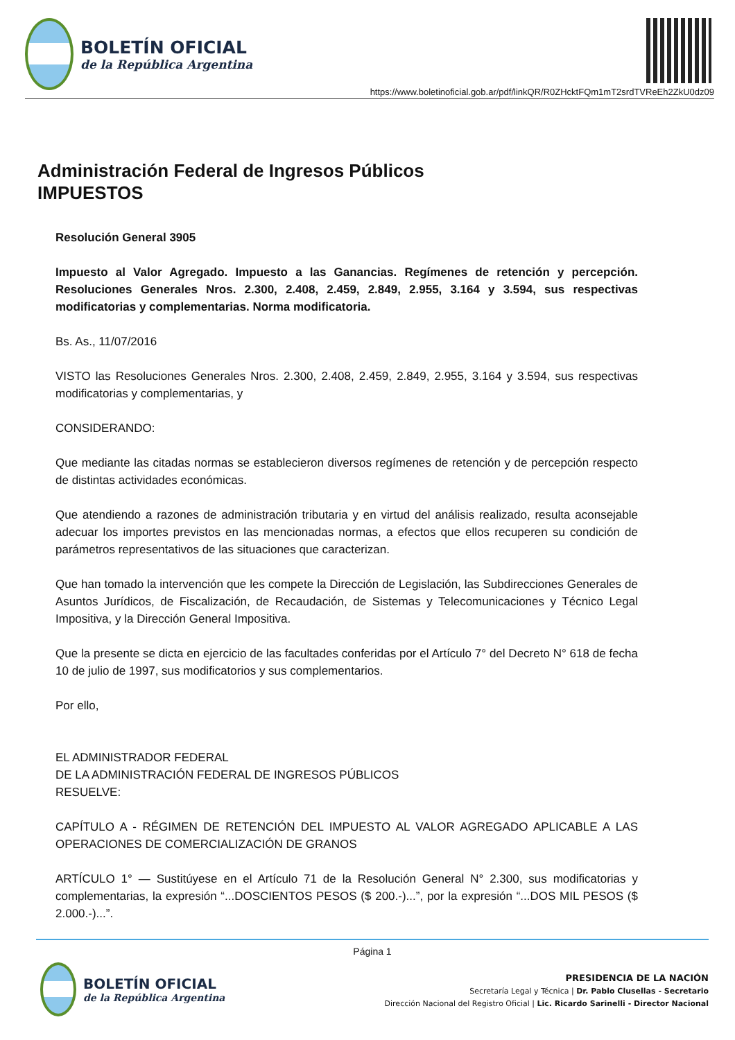BOLETÍN OFICIAL
de la República Argentina
https://www.boletinoficial.gob.ar/pdf/linkQR/R0ZHcktFQm1mT2srdTVReEh2ZkU0dz09
Administración Federal de Ingresos Públicos
IMPUESTOS
Resolución General 3905
Impuesto al Valor Agregado. Impuesto a las Ganancias. Regímenes de retención y percepción. Resoluciones Generales Nros. 2.300, 2.408, 2.459, 2.849, 2.955, 3.164 y 3.594, sus respectivas modificatorias y complementarias. Norma modificatoria.
Bs. As., 11/07/2016
VISTO las Resoluciones Generales Nros. 2.300, 2.408, 2.459, 2.849, 2.955, 3.164 y 3.594, sus respectivas modificatorias y complementarias, y
CONSIDERANDO:
Que mediante las citadas normas se establecieron diversos regímenes de retención y de percepción respecto de distintas actividades económicas.
Que atendiendo a razones de administración tributaria y en virtud del análisis realizado, resulta aconsejable adecuar los importes previstos en las mencionadas normas, a efectos que ellos recuperen su condición de parámetros representativos de las situaciones que caracterizan.
Que han tomado la intervención que les compete la Dirección de Legislación, las Subdirecciones Generales de Asuntos Jurídicos, de Fiscalización, de Recaudación, de Sistemas y Telecomunicaciones y Técnico Legal Impositiva, y la Dirección General Impositiva.
Que la presente se dicta en ejercicio de las facultades conferidas por el Artículo 7° del Decreto N° 618 de fecha 10 de julio de 1997, sus modificatorios y sus complementarios.
Por ello,
EL ADMINISTRADOR FEDERAL
DE LA ADMINISTRACIÓN FEDERAL DE INGRESOS PÚBLICOS
RESUELVE:
CAPÍTULO A - RÉGIMEN DE RETENCIÓN DEL IMPUESTO AL VALOR AGREGADO APLICABLE A LAS OPERACIONES DE COMERCIALIZACIÓN DE GRANOS
ARTÍCULO 1° — Sustitúyese en el Artículo 71 de la Resolución General N° 2.300, sus modificatorias y complementarias, la expresión “...DOSCIENTOS PESOS ($ 200.-)...”, por la expresión “...DOS MIL PESOS ($ 2.000.-)...”.
Página 1
BOLETÍN OFICIAL
de la República Argentina
PRESIDENCIA DE LA NACIÓN
Secretaría Legal y Técnica | Dr. Pablo Clusellas - Secretario
Dirección Nacional del Registro Oficial | Lic. Ricardo Sarinelli - Director Nacional